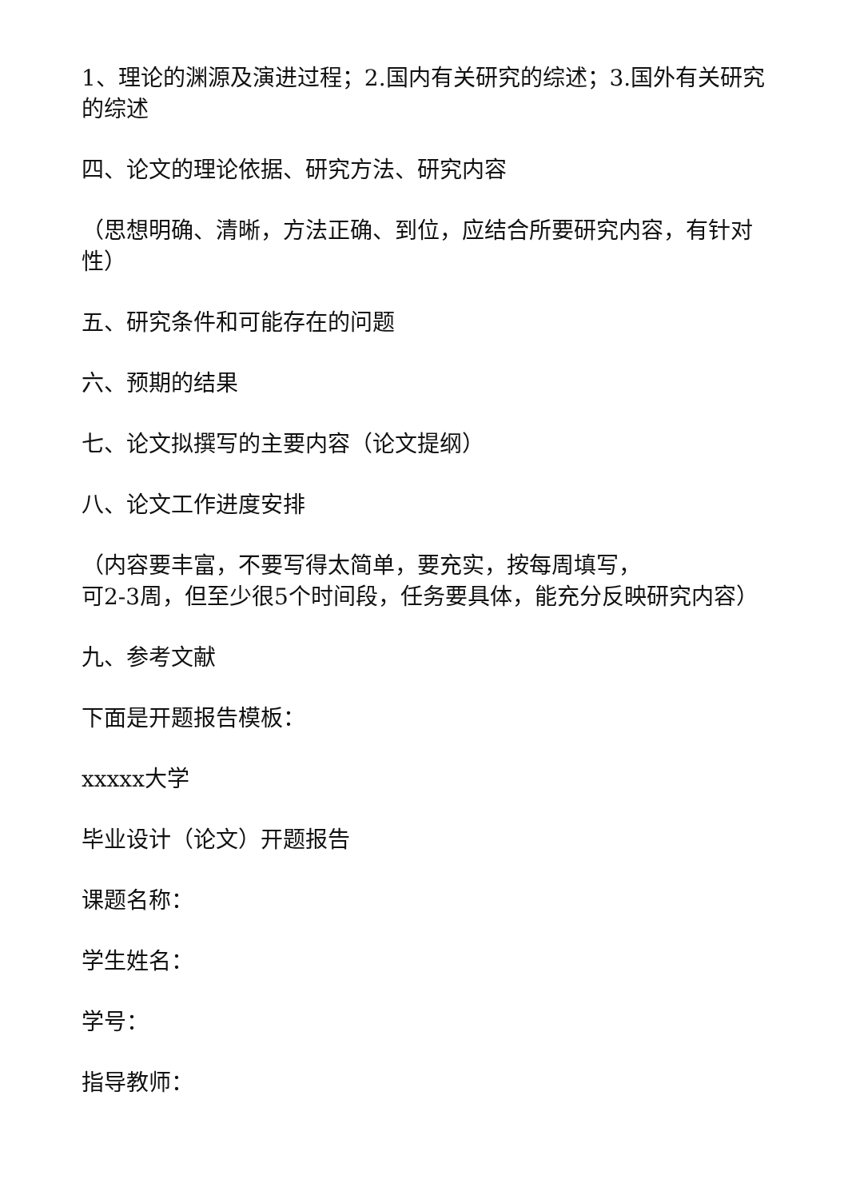1、理论的渊源及演进过程；2.国内有关研究的综述；3.国外有关研究的综述
四、论文的理论依据、研究方法、研究内容
（思想明确、清晰，方法正确、到位，应结合所要研究内容，有针对性）
五、研究条件和可能存在的问题
六、预期的结果
七、论文拟撰写的主要内容（论文提纲）
八、论文工作进度安排
（内容要丰富，不要写得太简单，要充实，按每周填写，
可2-3周，但至少很5个时间段，任务要具体，能充分反映研究内容）
九、参考文献
下面是开题报告模板：
xxxxx大学
毕业设计（论文）开题报告
课题名称：
学生姓名：
学号：
指导教师：